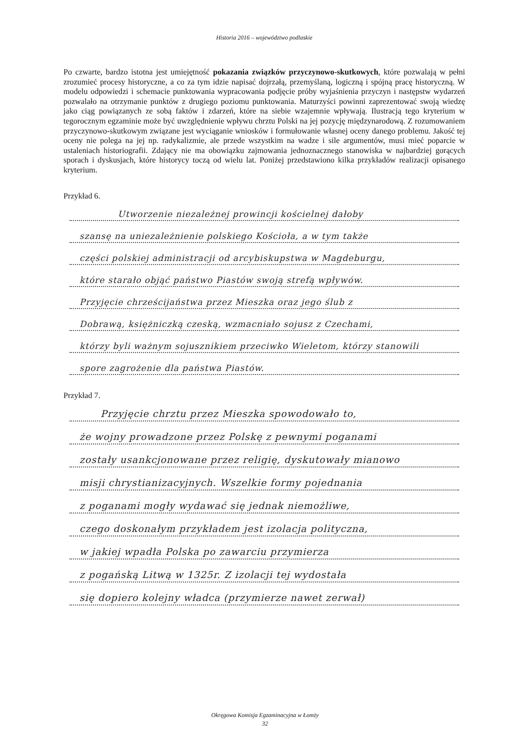Historia 2016 – województwo podlaskie
Po czwarte, bardzo istotna jest umiejętność pokazania związków przyczynowo-skutkowych, które pozwalają w pełni zrozumieć procesy historyczne, a co za tym idzie napisać dojrzałą, przemyślaną, logiczną i spójną pracę historyczną. W modelu odpowiedzi i schemacie punktowania wypracowania podjęcie próby wyjaśnienia przyczyn i następstw wydarzeń pozwalało na otrzymanie punktów z drugiego poziomu punktowania. Maturzyści powinni zaprezentować swoją wiedzę jako ciąg powiązanych ze sobą faktów i zdarzeń, które na siebie wzajemnie wpływają. Ilustracją tego kryterium w tegorocznym egzaminie może być uwzględnienie wpływu chrztu Polski na jej pozycję międzynarodową. Z rozumowaniem przyczynowo-skutkowym związane jest wyciąganie wniosków i formułowanie własnej oceny danego problemu. Jakość tej oceny nie polega na jej np. radykalizmie, ale przede wszystkim na wadze i sile argumentów, musi mieć poparcie w ustaleniach historiografii. Zdający nie ma obowiązku zajmowania jednoznacznego stanowiska w najbardziej gorących sporach i dyskusjach, które historycy toczą od wielu lat. Poniżej przedstawiono kilka przykładów realizacji opisanego kryterium.
Przykład 6.
Utworzenie niezależnej prowincji kościelnej dałoby
szansę na uniezależnienie polskiego Kościoła, a w tym także
części polskiej administracji od arcybiskupstwa w Magdeburgu,
które starało objąć państwo Piastów swoją strefą wpływów.
Przyjęcie chrześcijaństwa przez Mieszka oraz jego ślub z
Dobrawą, księżniczką czeską, wzmacniało sojusz z Czechami,
którzy byli ważnym sojusznikiem przeciwko Wieletom, którzy stanowili
spore zagrożenie dla państwa Piastów.
Przykład 7.
Przyjęcie chrztu przez Mieszka spowodowało to,
że wojny prowadzone przez Polskę z pewnymi poganami
zostały usankcjonowane przez religię, dyskutowały mianowo
misji chrystianizacyjnych. Wszelkie formy pojednania
z poganami mogły wydawać się jednak niemożliwe,
czego doskonałym przykładem jest izolacja polityczna,
w jakiej wpadła Polska po zawarciu przymierza
z pogańską Litwą w 1325r. Z izolacji tej wydostała
się dopiero kolejny władca (przymierze nawet zerwał)
Okręgowa Komisja Egzaminacyjna w Łomży
32